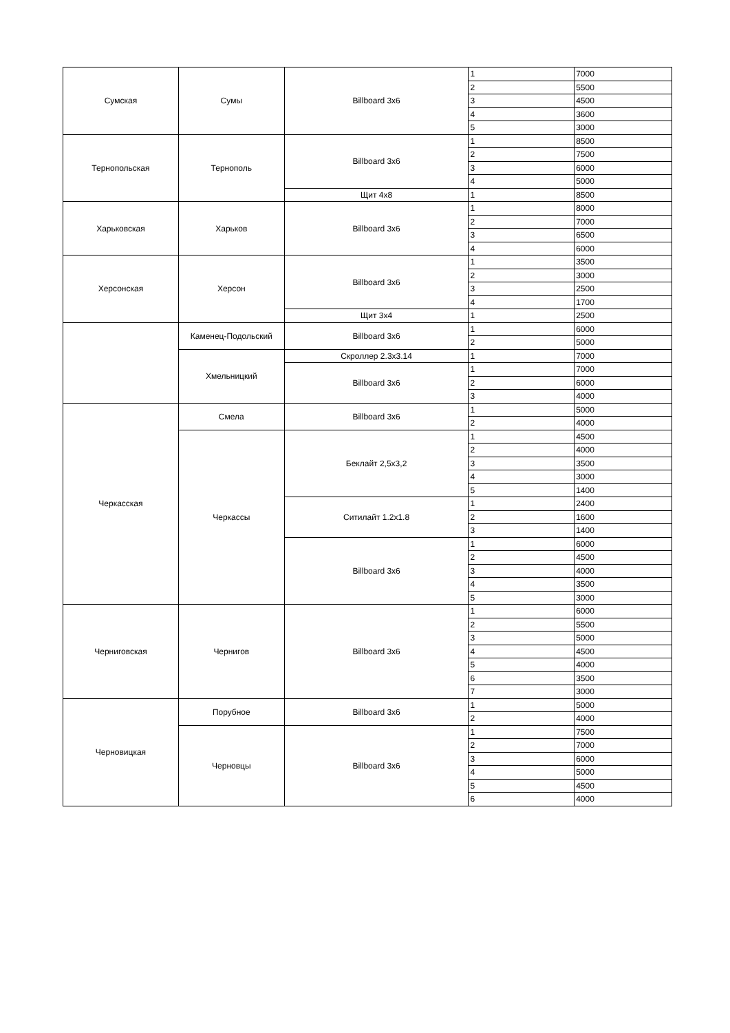| Сумская | Сумы | Billboard 3x6 | 1 | 7000 |
| | | | 2 | 5500 |
| | | | 3 | 4500 |
| | | | 4 | 3600 |
| | | | 5 | 3000 |
| Тернопольская | Тернополь | Billboard 3x6 | 1 | 8500 |
| | | | 2 | 7500 |
| | | | 3 | 6000 |
| | | | 4 | 5000 |
| | | Щит 4х8 | 1 | 8500 |
| Харьковская | Харьков | Billboard 3x6 | 1 | 8000 |
| | | | 2 | 7000 |
| | | | 3 | 6500 |
| | | | 4 | 6000 |
| Херсонская | Херсон | Billboard 3x6 | 1 | 3500 |
| | | | 2 | 3000 |
| | | | 3 | 2500 |
| | | | 4 | 1700 |
| | | Щит 3х4 | 1 | 2500 |
| | Каменец-Подольский | Billboard 3x6 | 1 | 6000 |
| | | | 2 | 5000 |
| | Хмельницкий | Скроллер 2.3х3.14 | 1 | 7000 |
| | | Billboard 3x6 | 1 | 7000 |
| | | | 2 | 6000 |
| | | | 3 | 4000 |
| Черкасская | Смела | Billboard 3x6 | 1 | 5000 |
| | | | 2 | 4000 |
| | Черкассы | Беклайт 2,5х3,2 | 1 | 4500 |
| | | | 2 | 4000 |
| | | | 3 | 3500 |
| | | | 4 | 3000 |
| | | | 5 | 1400 |
| | | Ситилайт 1.2х1.8 | 1 | 2400 |
| | | | 2 | 1600 |
| | | | 3 | 1400 |
| | | Billboard 3x6 | 1 | 6000 |
| | | | 2 | 4500 |
| | | | 3 | 4000 |
| | | | 4 | 3500 |
| | | | 5 | 3000 |
| Черниговская | Чернигов | Billboard 3x6 | 1 | 6000 |
| | | | 2 | 5500 |
| | | | 3 | 5000 |
| | | | 4 | 4500 |
| | | | 5 | 4000 |
| | | | 6 | 3500 |
| | | | 7 | 3000 |
| Черновицкая | Порубное | Billboard 3x6 | 1 | 5000 |
| | | | 2 | 4000 |
| | Черновцы | Billboard 3x6 | 1 | 7500 |
| | | | 2 | 7000 |
| | | | 3 | 6000 |
| | | | 4 | 5000 |
| | | | 5 | 4500 |
| | | | 6 | 4000 |